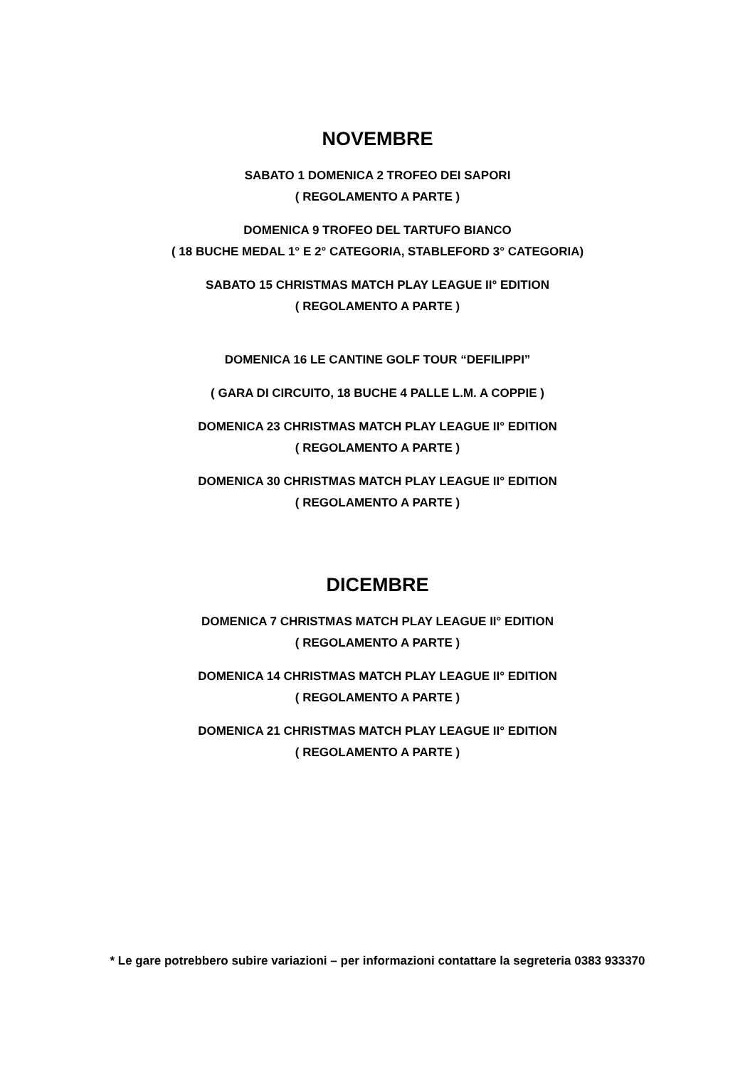NOVEMBRE
SABATO 1 DOMENICA 2 TROFEO DEI SAPORI
( REGOLAMENTO A PARTE )
DOMENICA 9 TROFEO DEL TARTUFO BIANCO
( 18 BUCHE MEDAL 1° E 2° CATEGORIA, STABLEFORD 3° CATEGORIA)
SABATO 15 CHRISTMAS MATCH PLAY LEAGUE II° EDITION
( REGOLAMENTO A PARTE )
DOMENICA 16 LE CANTINE GOLF TOUR “DEFILIPPI”
( GARA DI CIRCUITO, 18 BUCHE 4 PALLE L.M. A COPPIE )
DOMENICA 23 CHRISTMAS MATCH PLAY LEAGUE II° EDITION
( REGOLAMENTO A PARTE )
DOMENICA 30 CHRISTMAS MATCH PLAY LEAGUE II° EDITION
( REGOLAMENTO A PARTE )
DICEMBRE
DOMENICA 7 CHRISTMAS MATCH PLAY LEAGUE II° EDITION
( REGOLAMENTO A PARTE )
DOMENICA 14 CHRISTMAS MATCH PLAY LEAGUE II° EDITION
( REGOLAMENTO A PARTE )
DOMENICA 21 CHRISTMAS MATCH PLAY LEAGUE II° EDITION
( REGOLAMENTO A PARTE )
* Le gare potrebbero subire variazioni – per informazioni contattare la segreteria 0383 933370